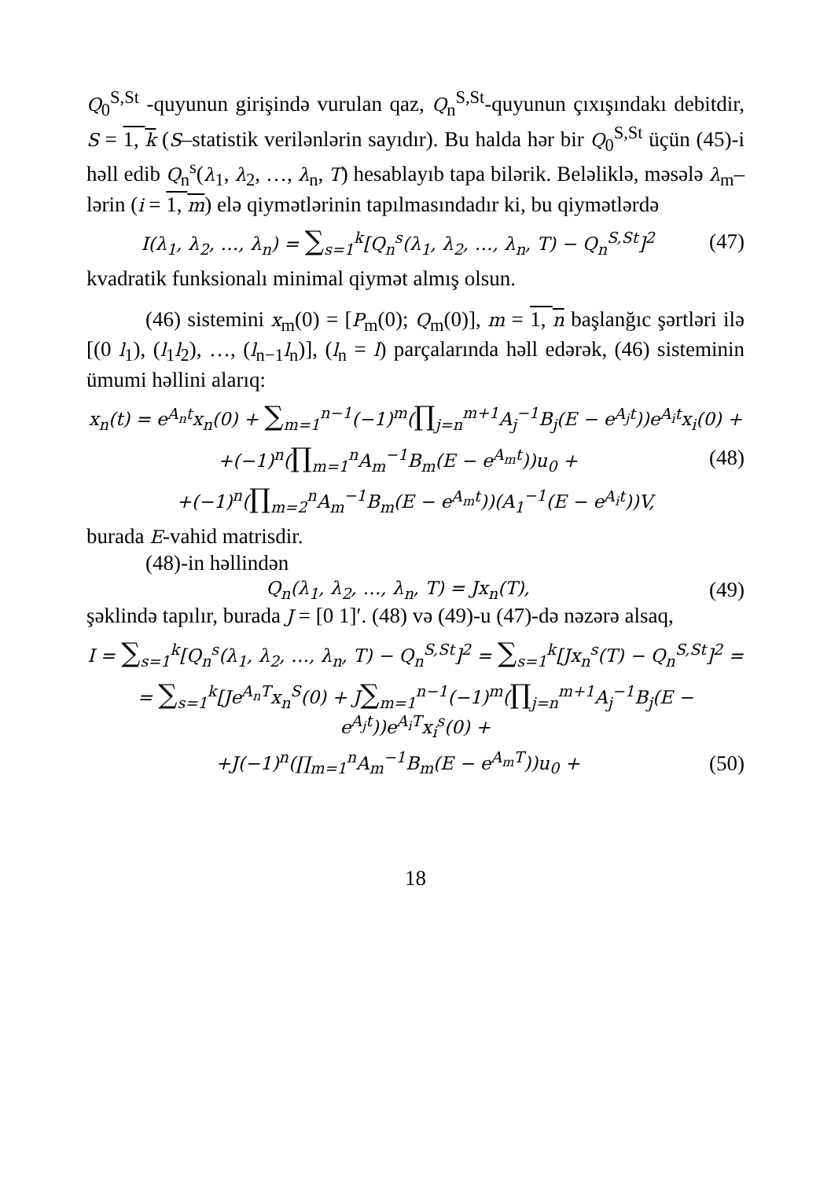Q<sub>0</sub><sup>S,St</sup> -quyunun girişində vurulan qaz, Q<sub>n</sub><sup>S,St</sup>-quyunun çıxışındakı debitdir, S = 1, k (S–statistik verilənlərin sayıdır). Bu halda hər bir Q<sub>0</sub><sup>S,St</sup> üçün (45)-i həll edib Q<sub>n</sub><sup>s</sup>(λ<sub>1</sub>, λ<sub>2</sub>, …, λ<sub>n</sub>, T) hesablayıb tapa bilərik. Beləliklə, məsələ λ<sub>m</sub>–lərin (i = 1, m) elə qiymətlərinin tapılmasındadır ki, bu qiymətlərdə
I(λ<sub>1</sub>, λ<sub>2</sub>, …, λ<sub>n</sub>) = ∑<sub>s=1</sub><sup>k</sup>[Q<sub>n</sub><sup>s</sup>(λ<sub>1</sub>, λ<sub>2</sub>, …, λ<sub>n</sub>, T) − Q<sub>n</sub><sup>S,St</sup>]<sup>2</sup> (47)
kvadratik funksionalı minimal qiymət almış olsun.
(46) sistemini x<sub>m</sub>(0) = [P<sub>m</sub>(0); Q<sub>m</sub>(0)], m = 1, n başlanğıc şərtləri ilə [(0 l<sub>1</sub>), (l<sub>1</sub>l<sub>2</sub>), …, (l<sub>n−1</sub>l<sub>n</sub>)], (l<sub>n</sub> = l) parçalarında həll edərək, (46) sisteminin ümumi həllini alarıq:
x<sub>n</sub>(t) = e<sup>A<sub>n</sub>t</sup>x<sub>n</sub>(0) + ∑<sub>m=1</sub><sup>n−1</sup>(−1)<sup>m</sup>(∏<sub>j=n</sub><sup>m+1</sup>A<sub>j</sub><sup>−1</sup>B<sub>j</sub>(E − e<sup>A<sub>j</sub>t</sup>))e<sup>A<sub>i</sub>t</sup>x<sub>i</sub>(0) +
+(−1)<sup>n</sup>(∏<sub>m=1</sub><sup>n</sup>A<sub>m</sub><sup>−1</sup>B<sub>m</sub>(E − e<sup>A<sub>m</sub>t</sup>))u<sub>0</sub> + (48)
+(−1)<sup>n</sup>(∏<sub>m=2</sub><sup>n</sup>A<sub>m</sub><sup>−1</sup>B<sub>m</sub>(E − e<sup>A<sub>m</sub>t</sup>))(A<sub>1</sub><sup>−1</sup>(E − e<sup>A<sub>i</sub>t</sup>))V,
burada E-vahid matrisdir.
(48)-in həllindən
Q<sub>n</sub>(λ<sub>1</sub>, λ<sub>2</sub>, …, λ<sub>n</sub>, T) = Jx<sub>n</sub>(T), (49)
şəklində tapılır, burada J = [0 1]′. (48) və (49)-u (47)-də nəzərə alsaq,
I = ∑<sub>s=1</sub><sup>k</sup>[Q<sub>n</sub><sup>s</sup>(λ<sub>1</sub>, λ<sub>2</sub>, …, λ<sub>n</sub>, T) − Q<sub>n</sub><sup>S,St</sup>]<sup>2</sup> = ∑<sub>s=1</sub><sup>k</sup>[Jx<sub>n</sub><sup>s</sup>(T) − Q<sub>n</sub><sup>S,St</sup>]<sup>2</sup> =
= ∑<sub>s=1</sub><sup>k</sup>[Je<sup>A<sub>n</sub>T</sup>x<sub>n</sub><sup>S</sup>(0) + J∑<sub>m=1</sub><sup>n−1</sup>(−1)<sup>m</sup>(∏<sub>j=n</sub><sup>m+1</sup>A<sub>j</sub><sup>−1</sup>B<sub>j</sub>(E − e<sup>A<sub>j</sub>t</sup>))e<sup>A<sub>i</sub>T</sup>x<sub>i</sub><sup>s</sup>(0) +
+J(−1)<sup>n</sup>(∏<sub>m=1</sub><sup>n</sup>A<sub>m</sub><sup>−1</sup>B<sub>m</sub>(E − e<sup>A<sub>m</sub>T</sup>))u<sub>0</sub> + (50)
18